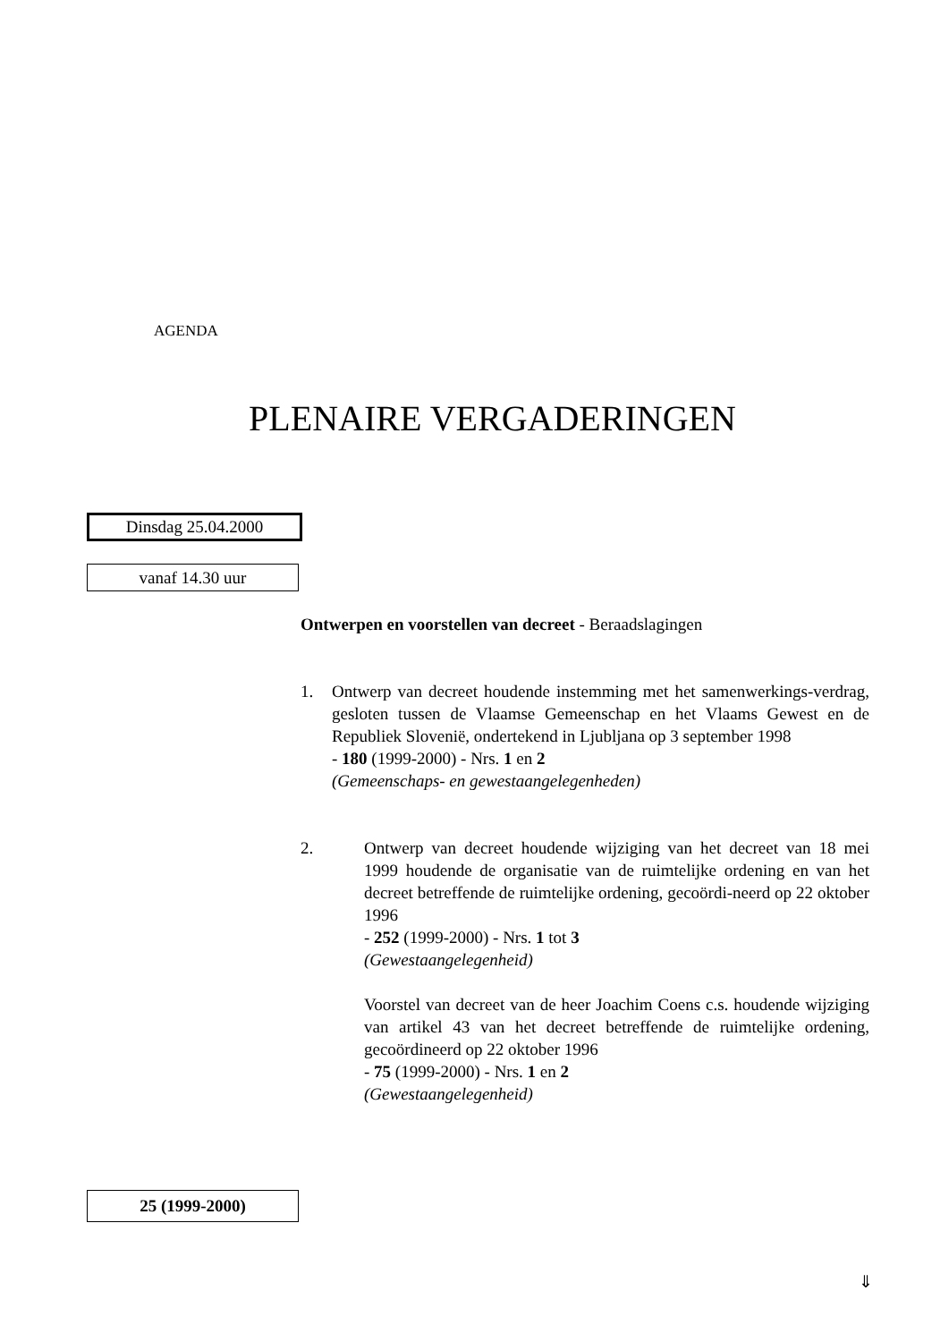AGENDA
PLENAIRE VERGADERINGEN
Dinsdag 25.04.2000
vanaf 14.30 uur
Ontwerpen en voorstellen van decreet - Beraadslagingen
1. Ontwerp van decreet houdende instemming met het samenwerkings-verdrag, gesloten tussen de Vlaamse Gemeenschap en het Vlaams Gewest en de Republiek Slovenië, ondertekend in Ljubljana op 3 september 1998
- 180 (1999-2000) - Nrs. 1 en 2
(Gemeenschaps- en gewestaangelegenheden)
2. Ontwerp van decreet houdende wijziging van het decreet van 18 mei 1999 houdende de organisatie van de ruimtelijke ordening en van het decreet betreffende de ruimtelijke ordening, gecoördi-neerd op 22 oktober 1996
- 252 (1999-2000) - Nrs. 1 tot 3
(Gewestaangelegenheid)
Voorstel van decreet van de heer Joachim Coens c.s. houdende wijziging van artikel 43 van het decreet betreffende de ruimtelijke ordening, gecoördineerd op 22 oktober 1996
- 75 (1999-2000) - Nrs. 1 en 2
(Gewestaangelegenheid)
25 (1999-2000)
⇓